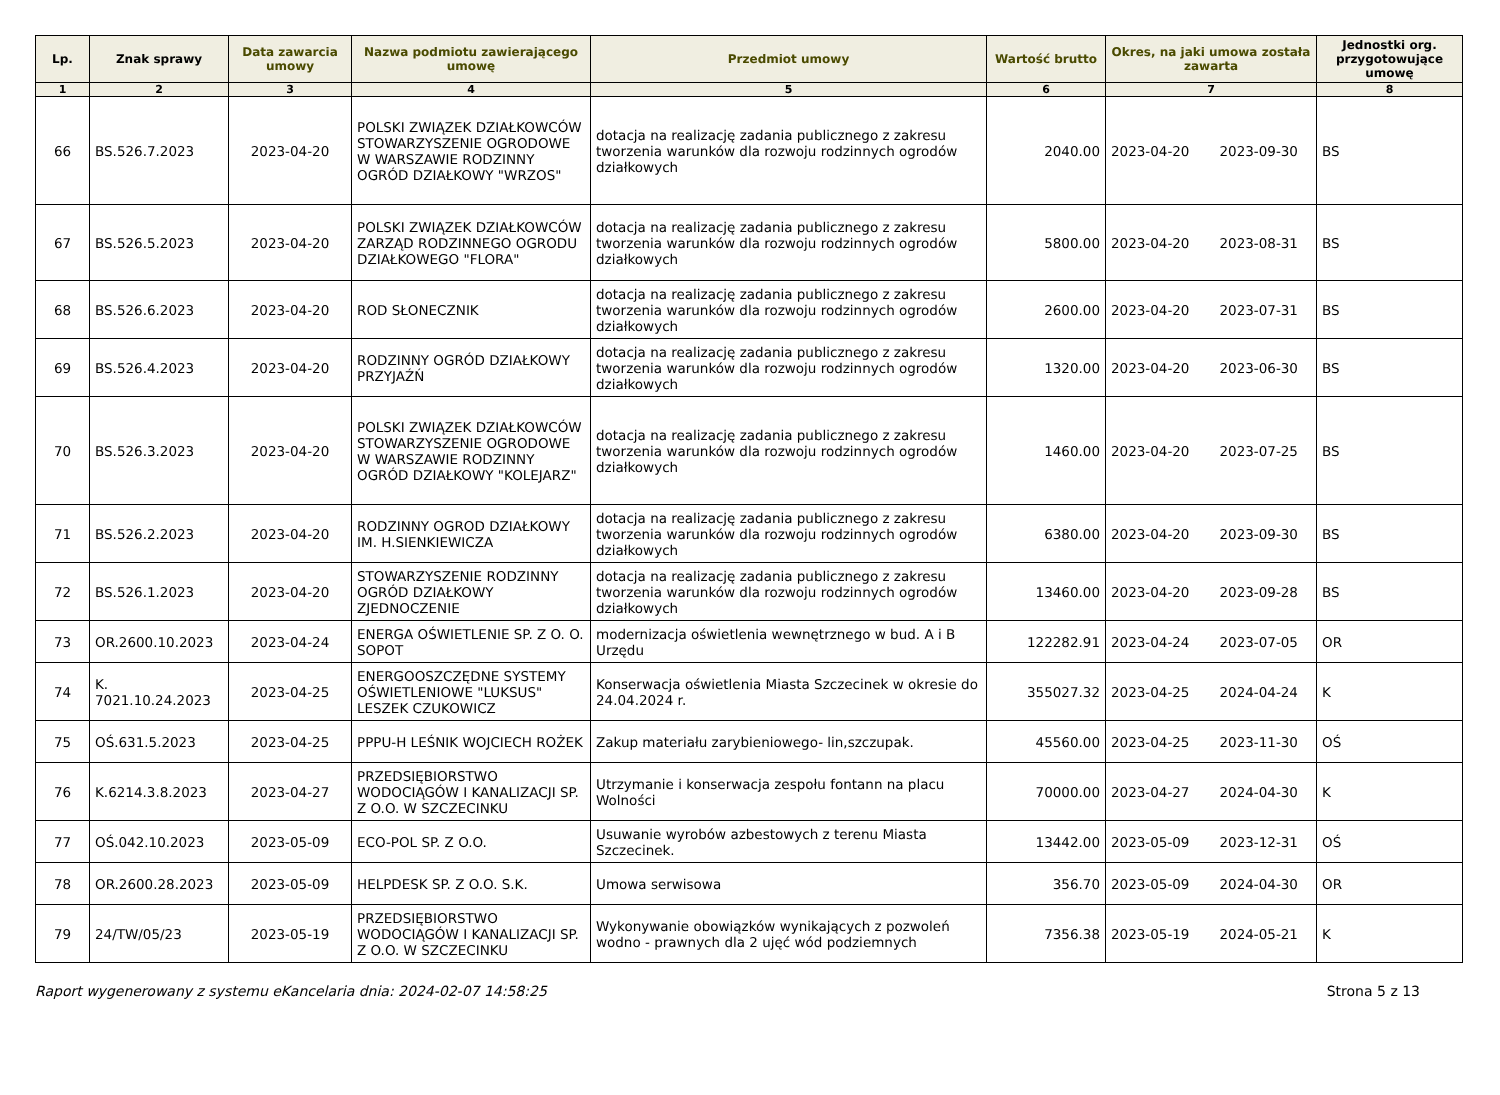| Lp. | Znak sprawy | Data zawarcia umowy | Nazwa podmiotu zawierającego umowę | Przedmiot umowy | Wartość brutto | Okres, na jaki umowa została zawarta | Jednostki org. przygotowujące umowę |
| --- | --- | --- | --- | --- | --- | --- | --- |
| 1 | 2 | 3 | 4 | 5 | 6 | 7 | 8 |
| 66 | BS.526.7.2023 | 2023-04-20 | POLSKI ZWIĄZEK DZIAŁKOWCÓW STOWARZYSZENIE OGRODOWE W WARSZAWIE RODZINNY OGRÓD DZIAŁKOWY "WRZOS" | dotacja na realizację zadania publicznego z zakresu tworzenia warunków dla rozwoju rodzinnych ogrodów działkowych | 2040.00 | 2023-04-20 2023-09-30 | BS |
| 67 | BS.526.5.2023 | 2023-04-20 | POLSKI ZWIĄZEK DZIAŁKOWCÓW ZARZĄD RODZINNEGO OGRODU DZIAŁKOWEGO "FLORA" | dotacja na realizację zadania publicznego z zakresu tworzenia warunków dla rozwoju rodzinnych ogrodów działkowych | 5800.00 | 2023-04-20 2023-08-31 | BS |
| 68 | BS.526.6.2023 | 2023-04-20 | ROD SŁONECZNIK | dotacja na realizację zadania publicznego z zakresu tworzenia warunków dla rozwoju rodzinnych ogrodów działkowych | 2600.00 | 2023-04-20 2023-07-31 | BS |
| 69 | BS.526.4.2023 | 2023-04-20 | RODZINNY OGRÓD DZIAŁKOWY PRZYJAŹŃ | dotacja na realizację zadania publicznego z zakresu tworzenia warunków dla rozwoju rodzinnych ogrodów działkowych | 1320.00 | 2023-04-20 2023-06-30 | BS |
| 70 | BS.526.3.2023 | 2023-04-20 | POLSKI ZWIĄZEK DZIAŁKOWCÓW STOWARZYSZENIE OGRODOWE W WARSZAWIE RODZINNY OGRÓD DZIAŁKOWY "KOLEJARZ" | dotacja na realizację zadania publicznego z zakresu tworzenia warunków dla rozwoju rodzinnych ogrodów działkowych | 1460.00 | 2023-04-20 2023-07-25 | BS |
| 71 | BS.526.2.2023 | 2023-04-20 | RODZINNY OGROD DZIAŁKOWY IM. H.SIENKIEWICZA | dotacja na realizację zadania publicznego z zakresu tworzenia warunków dla rozwoju rodzinnych ogrodów działkowych | 6380.00 | 2023-04-20 2023-09-30 | BS |
| 72 | BS.526.1.2023 | 2023-04-20 | STOWARZYSZENIE RODZINNY OGRÓD DZIAŁKOWY ZJEDNOCZENIE | dotacja na realizację zadania publicznego z zakresu tworzenia warunków dla rozwoju rodzinnych ogrodów działkowych | 13460.00 | 2023-04-20 2023-09-28 | BS |
| 73 | OR.2600.10.2023 | 2023-04-24 | ENERGA OŚWIETLENIE SP. Z O. O. SOPOT | modernizacja oświetlenia wewnętrznego w bud. A i B Urzędu | 122282.91 | 2023-04-24 2023-07-05 | OR |
| 74 | K. 7021.10.24.2023 | 2023-04-25 | ENERGOOSZCZĘDNE SYSTEMY OŚWIETLENIOWE "LUKSUS" LESZEK CZUKOWICZ | Konserwacja oświetlenia Miasta Szczecinek w okresie do 24.04.2024 r. | 355027.32 | 2023-04-25 2024-04-24 | K |
| 75 | OŚ.631.5.2023 | 2023-04-25 | PPPU-H LEŚNIK WOJCIECH ROŻEK | Zakup materiału zarybieniowego- lin,szczupak. | 45560.00 | 2023-04-25 2023-11-30 | OŚ |
| 76 | K.6214.3.8.2023 | 2023-04-27 | PRZEDSIĘBIORSTWO WODOCIĄGÓW I KANALIZACJI SP. Z O.O. W SZCZECINKU | Utrzymanie i konserwacja zespołu fontann na placu Wolności | 70000.00 | 2023-04-27 2024-04-30 | K |
| 77 | OŚ.042.10.2023 | 2023-05-09 | ECO-POL SP. Z O.O. | Usuwanie wyrobów azbestowych z terenu Miasta Szczecinek. | 13442.00 | 2023-05-09 2023-12-31 | OŚ |
| 78 | OR.2600.28.2023 | 2023-05-09 | HELPDESK SP. Z O.O. S.K. | Umowa serwisowa | 356.70 | 2023-05-09 2024-04-30 | OR |
| 79 | 24/TW/05/23 | 2023-05-19 | PRZEDSIĘBIORSTWO WODOCIĄGÓW I KANALIZACJI SP. Z O.O. W SZCZECINKU | Wykonywanie obowiązków wynikających z pozwoleń wodno - prawnych dla 2 ujęć wód podziemnych | 7356.38 | 2023-05-19 2024-05-21 | K |
Raport wygenerowany z systemu eKancelaria dnia: 2024-02-07 14:58:25 Strona 5 z 13